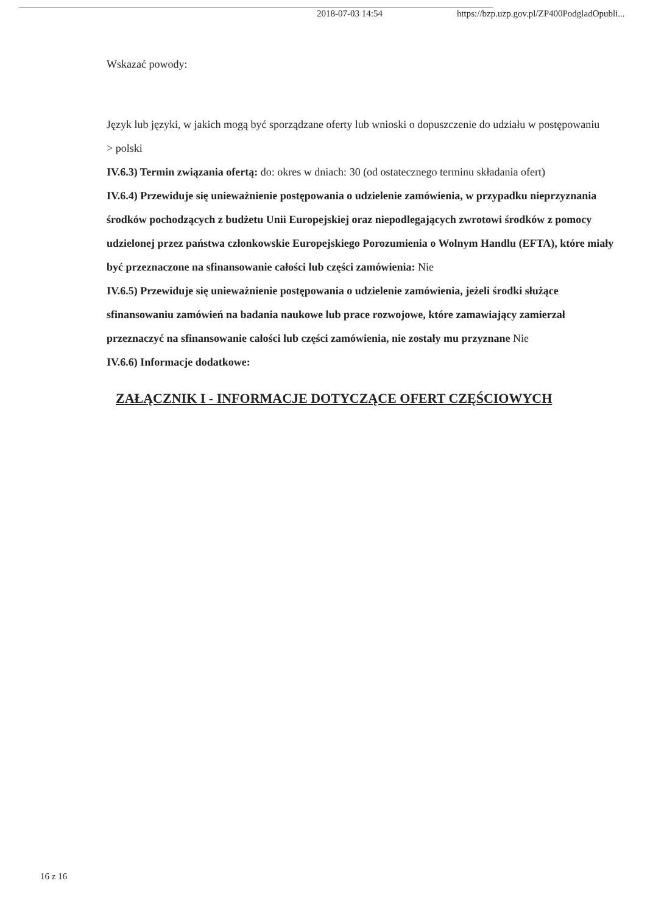2018-07-03 14:54 https://bzp.uzp.gov.pl/ZP400PodgladOpubli...
Wskazać powody:
Język lub języki, w jakich mogą być sporządzane oferty lub wnioski o dopuszczenie do udziału w postępowaniu
> polski
IV.6.3) Termin związania ofertą: do: okres w dniach: 30 (od ostatecznego terminu składania ofert)
IV.6.4) Przewiduje się unieważnienie postępowania o udzielenie zamówienia, w przypadku nieprzyznania środków pochodzących z budżetu Unii Europejskiej oraz niepodlegających zwrotowi środków z pomocy udzielonej przez państwa członkowskie Europejskiego Porozumienia o Wolnym Handlu (EFTA), które miały być przeznaczone na sfinansowanie całości lub części zamówienia: Nie
IV.6.5) Przewiduje się unieważnienie postępowania o udzielenie zamówienia, jeżeli środki służące sfinansowaniu zamówień na badania naukowe lub prace rozwojowe, które zamawiający zamierzał przeznaczyć na sfinansowanie całości lub części zamówienia, nie zostały mu przyznane Nie
IV.6.6) Informacje dodatkowe:
ZAŁĄCZNIK I - INFORMACJE DOTYCZĄCE OFERT CZĘŚCIOWYCH
16 z 16